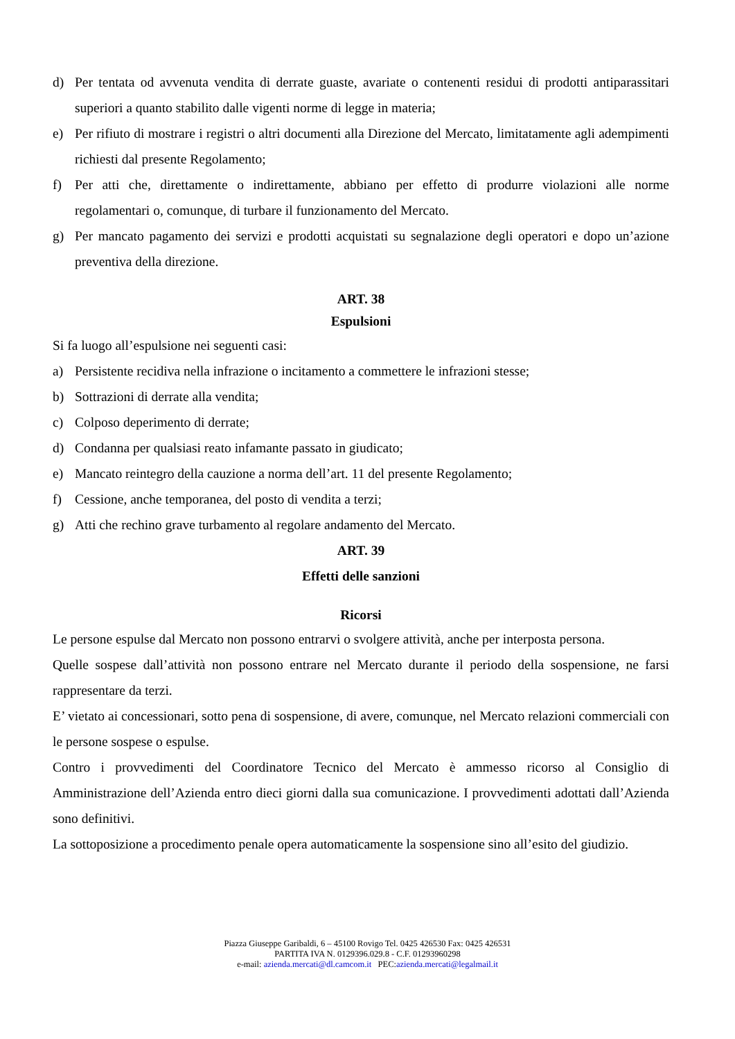d) Per tentata od avvenuta vendita di derrate guaste, avariate o contenenti residui di prodotti antiparassitari superiori a quanto stabilito dalle vigenti norme di legge in materia;
e) Per rifiuto di mostrare i registri o altri documenti alla Direzione del Mercato, limitatamente agli adempimenti richiesti dal presente Regolamento;
f) Per atti che, direttamente o indirettamente, abbiano per effetto di produrre violazioni alle norme regolamentari o, comunque, di turbare il funzionamento del Mercato.
g) Per mancato pagamento dei servizi e prodotti acquistati su segnalazione degli operatori e dopo un’azione preventiva della direzione.
ART. 38
Espulsioni
Si fa luogo all’espulsione nei seguenti casi:
a) Persistente recidiva nella infrazione o incitamento a commettere le infrazioni stesse;
b) Sottrazioni di derrate alla vendita;
c) Colposo deperimento di derrate;
d) Condanna per qualsiasi reato infamante passato in giudicato;
e) Mancato reintegro della cauzione a norma dell’art. 11 del presente Regolamento;
f) Cessione, anche temporanea, del posto di vendita a terzi;
g) Atti che rechino grave turbamento al regolare andamento del Mercato.
ART. 39
Effetti delle sanzioni
Ricorsi
Le persone espulse dal Mercato non possono entrarvi o svolgere attività, anche per interposta persona.
Quelle sospese dall’attività non possono entrare nel Mercato durante il periodo della sospensione, ne farsi rappresentare da terzi.
E’ vietato ai concessionari, sotto pena di sospensione, di avere, comunque, nel Mercato relazioni commerciali con le persone sospese o espulse.
Contro i provvedimenti del Coordinatore Tecnico del Mercato è ammesso ricorso al Consiglio di Amministrazione dell’Azienda entro dieci giorni dalla sua comunicazione. I provvedimenti adottati dall’Azienda sono definitivi.
La sottoposizione a procedimento penale opera automaticamente la sospensione sino all’esito del giudizio.
Piazza Giuseppe Garibaldi, 6 – 45100 Rovigo Tel. 0425 426530 Fax: 0425 426531
PARTITA IVA N. 0129396.029.8 - C.F. 01293960298
e-mail: azienda.mercati@dl.camcom.it PEC:azienda.mercati@legalmail.it